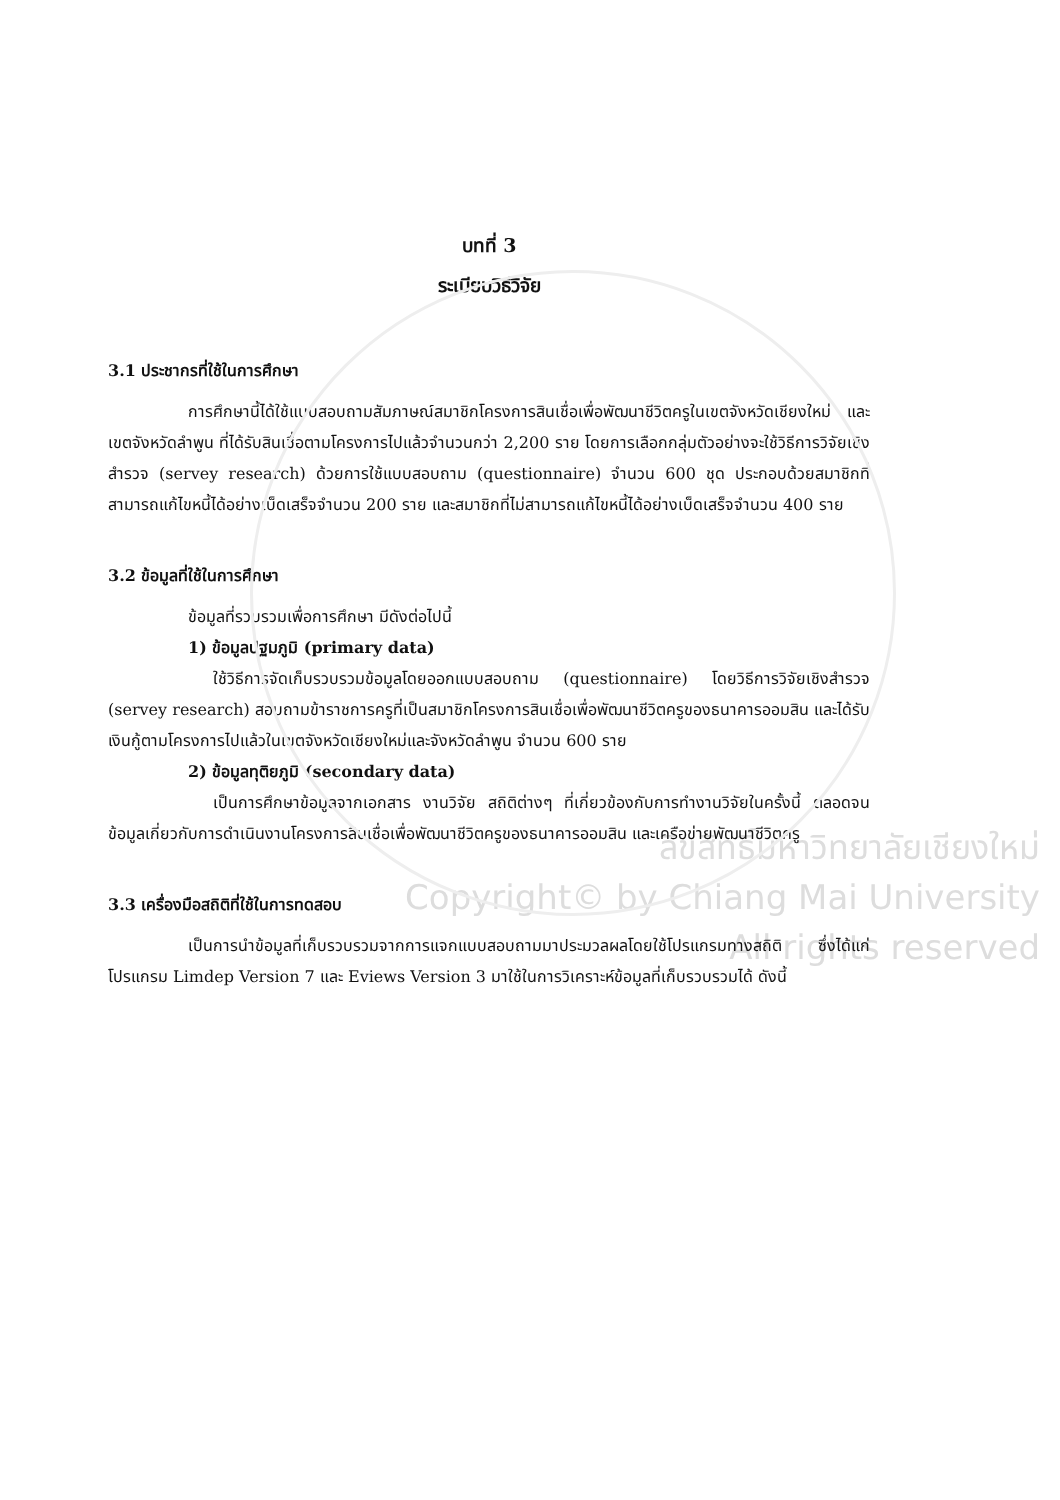บทที่ 3
ระเบียบวิธีวิจัย
3.1 ประชากรที่ใช้ในการศึกษา
การศึกษานี้ได้ใช้แบบสอบถามสัมภาษณ์สมาชิกโครงการสินเชื่อเพื่อพัฒนาชีวิตครูในเขตจังหวัดเชียงใหม่ และเขตจังหวัดลำพูน ที่ได้รับสินเชื่อตามโครงการไปแล้วจำนวนกว่า 2,200 ราย โดยการเลือกกลุ่มตัวอย่างจะใช้วิธีการวิจัยเชิงสำรวจ (servey research) ด้วยการใช้แบบสอบถาม (questionnaire) จำนวน 600 ชุด ประกอบด้วยสมาชิกที่สามารถแก้ไขหนี้ได้อย่างเบ็ดเสร็จจำนวน 200 ราย และสมาชิกที่ไม่สามารถแก้ไขหนี้ได้อย่างเบ็ดเสร็จจำนวน 400 ราย
3.2 ข้อมูลที่ใช้ในการศึกษา
ข้อมูลที่รวบรวมเพื่อการศึกษา มีดังต่อไปนี้
1) ข้อมูลปฐมภูมิ (primary data)
ใช้วิธีการจัดเก็บรวบรวมข้อมูลโดยออกแบบสอบถาม (questionnaire) โดยวิธีการวิจัยเชิงสำรวจ (servey research) สอบถามข้าราชการครูที่เป็นสมาชิกโครงการสินเชื่อเพื่อพัฒนาชีวิตครูของธนาคารออมสิน และได้รับเงินกู้ตามโครงการไปแล้วในเขตจังหวัดเชียงใหม่และจังหวัดลำพูน จำนวน 600 ราย
2) ข้อมูลทุติยภูมิ (secondary data)
เป็นการศึกษาข้อมูลจากเอกสาร งานวิจัย สถิติต่างๆ ที่เกี่ยวข้องกับการทำงานวิจัยในครั้งนี้ ตลอดจนข้อมูลเกี่ยวกับการดำเนินงานโครงการสินเชื่อเพื่อพัฒนาชีวิตครูของธนาคารออมสิน และเครือข่ายพัฒนาชีวิตครู
3.3 เครื่องมือสถิติที่ใช้ในการทดสอบ
เป็นการนำข้อมูลที่เก็บรวบรวมจากการแจกแบบสอบถามมาประมวลผลโดยใช้โปรแกรมทางสถิติ ซึ่งได้แก่ โปรแกรม Limdep Version 7 และ Eviews Version 3 มาใช้ในการวิเคราะห์ข้อมูลที่เก็บรวบรวมได้ ดังนี้
ลิขสิทธิ์มหาวิทยาลัยเชียงใหม่
Copyright© by Chiang Mai University
All rights reserved